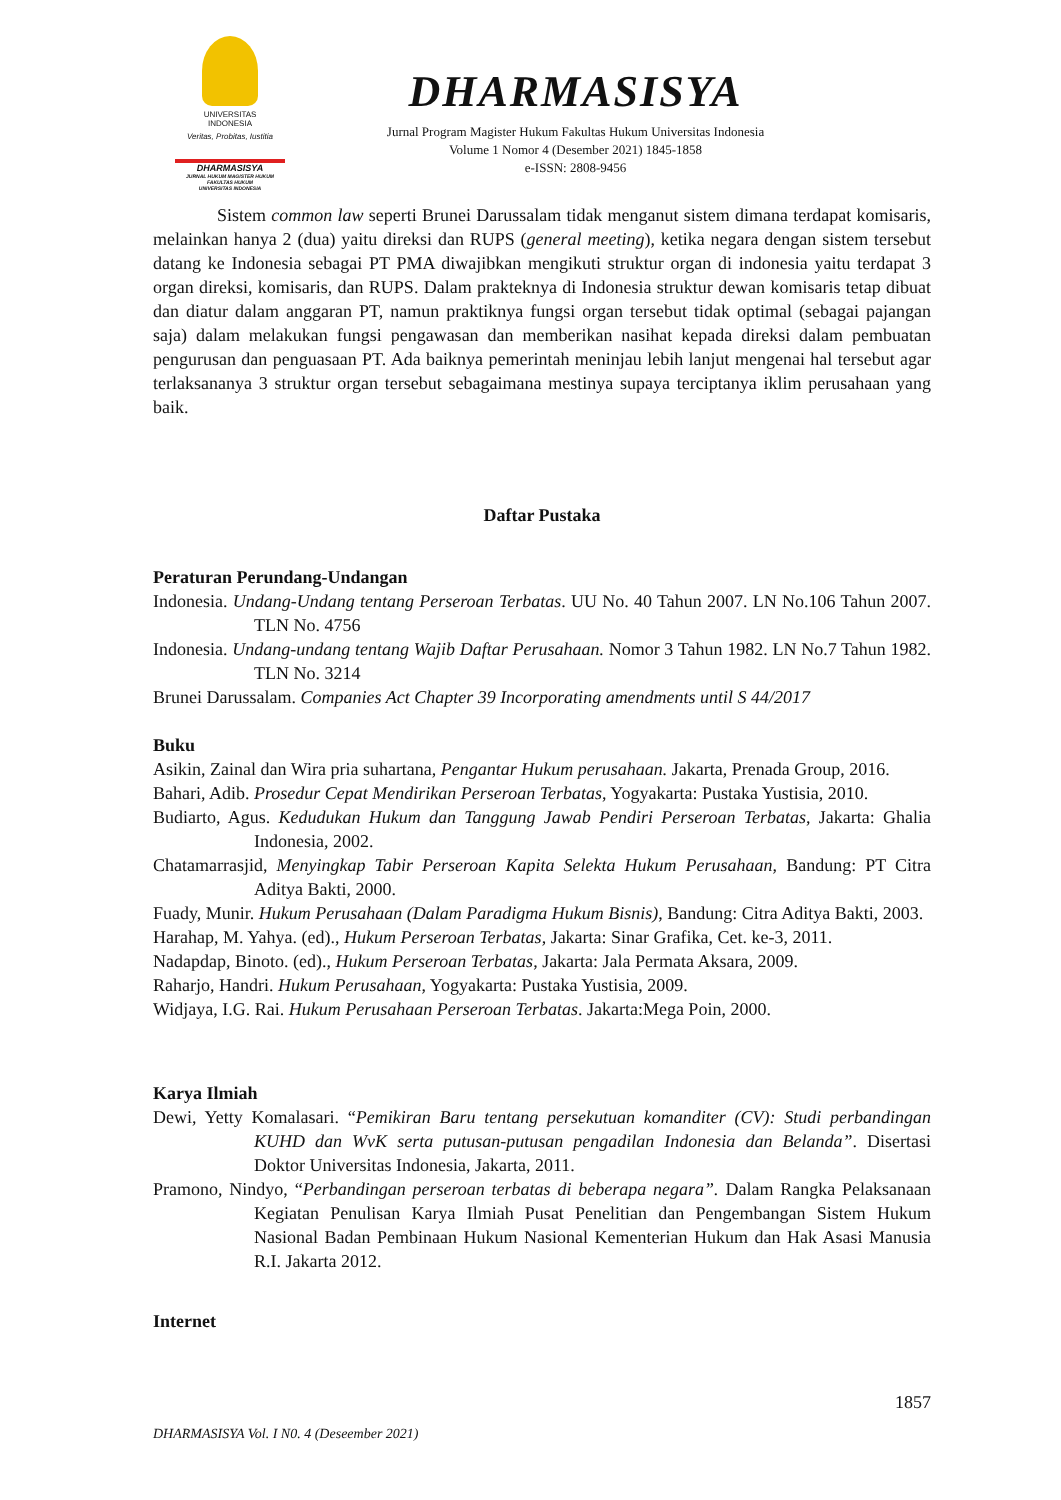UNIVERSITAS
INDONESIA
Veritas, Probitas, Iustitia
DHARMASISYA
JURNAL HUKUM MAGISTER HUKUM
FAKULTAS HUKUM
UNIVERSITAS INDONESIA
DHARMASISYA
Jurnal Program Magister Hukum Fakultas Hukum Universitas Indonesia
Volume 1 Nomor 4 (Desember 2021) 1845-1858
e-ISSN: 2808-9456
Sistem common law seperti Brunei Darussalam tidak menganut sistem dimana terdapat komisaris, melainkan hanya 2 (dua) yaitu direksi dan RUPS (general meeting), ketika negara dengan sistem tersebut datang ke Indonesia sebagai PT PMA diwajibkan mengikuti struktur organ di indonesia yaitu terdapat 3 organ direksi, komisaris, dan RUPS. Dalam prakteknya di Indonesia struktur dewan komisaris tetap dibuat dan diatur dalam anggaran PT, namun praktiknya fungsi organ tersebut tidak optimal (sebagai pajangan saja) dalam melakukan fungsi pengawasan dan memberikan nasihat kepada direksi dalam pembuatan pengurusan dan penguasaan PT. Ada baiknya pemerintah meninjau lebih lanjut mengenai hal tersebut agar terlaksananya 3 struktur organ tersebut sebagaimana mestinya supaya terciptanya iklim perusahaan yang baik.
Daftar Pustaka
Peraturan Perundang-Undangan
Indonesia. Undang-Undang tentang Perseroan Terbatas. UU No. 40 Tahun 2007. LN No.106 Tahun 2007. TLN No. 4756
Indonesia. Undang-undang tentang Wajib Daftar Perusahaan. Nomor 3 Tahun 1982. LN No.7 Tahun 1982. TLN No. 3214
Brunei Darussalam. Companies Act Chapter 39 Incorporating amendments until S 44/2017
Buku
Asikin, Zainal dan Wira pria suhartana, Pengantar Hukum perusahaan. Jakarta, Prenada Group, 2016.
Bahari, Adib. Prosedur Cepat Mendirikan Perseroan Terbatas, Yogyakarta: Pustaka Yustisia, 2010.
Budiarto, Agus. Kedudukan Hukum dan Tanggung Jawab Pendiri Perseroan Terbatas, Jakarta: Ghalia Indonesia, 2002.
Chatamarrasjid, Menyingkap Tabir Perseroan Kapita Selekta Hukum Perusahaan, Bandung: PT Citra Aditya Bakti, 2000.
Fuady, Munir. Hukum Perusahaan (Dalam Paradigma Hukum Bisnis), Bandung: Citra Aditya Bakti, 2003.
Harahap, M. Yahya. (ed)., Hukum Perseroan Terbatas, Jakarta: Sinar Grafika, Cet. ke-3, 2011.
Nadapdap, Binoto. (ed)., Hukum Perseroan Terbatas, Jakarta: Jala Permata Aksara, 2009.
Raharjo, Handri. Hukum Perusahaan, Yogyakarta: Pustaka Yustisia, 2009.
Widjaya, I.G. Rai. Hukum Perusahaan Perseroan Terbatas. Jakarta:Mega Poin, 2000.
Karya Ilmiah
Dewi, Yetty Komalasari. “Pemikiran Baru tentang persekutuan komanditer (CV): Studi perbandingan KUHD dan WvK serta putusan-putusan pengadilan Indonesia dan Belanda”. Disertasi Doktor Universitas Indonesia, Jakarta, 2011.
Pramono, Nindyo, “Perbandingan perseroan terbatas di beberapa negara”. Dalam Rangka Pelaksanaan Kegiatan Penulisan Karya Ilmiah Pusat Penelitian dan Pengembangan Sistem Hukum Nasional Badan Pembinaan Hukum Nasional Kementerian Hukum dan Hak Asasi Manusia R.I. Jakarta 2012.
Internet
1857
DHARMASISYA Vol. I N0. 4 (Deseember 2021)